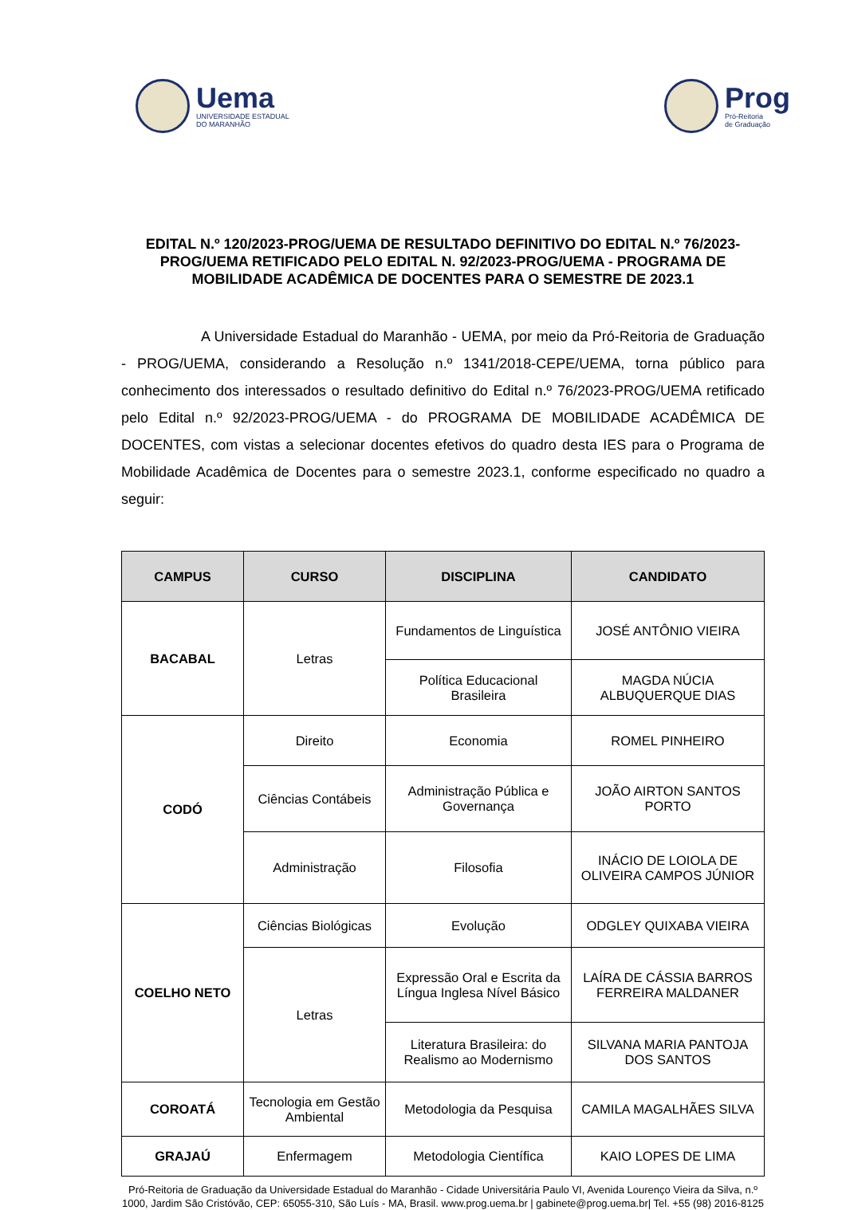Uema
UNIVERSIDADE ESTADUAL
DO MARANHÃO
Prog
Pró-Reitoria
de Graduação
EDITAL N.º 120/2023-PROG/UEMA DE RESULTADO DEFINITIVO DO EDITAL N.º 76/2023-PROG/UEMA RETIFICADO PELO EDITAL N. 92/2023-PROG/UEMA - PROGRAMA DE MOBILIDADE ACADÊMICA DE DOCENTES PARA O SEMESTRE DE 2023.1
A Universidade Estadual do Maranhão - UEMA, por meio da Pró-Reitoria de Graduação - PROG/UEMA, considerando a Resolução n.º 1341/2018-CEPE/UEMA, torna público para conhecimento dos interessados o resultado definitivo do Edital n.º 76/2023-PROG/UEMA retificado pelo Edital n.º 92/2023-PROG/UEMA - do PROGRAMA DE MOBILIDADE ACADÊMICA DE DOCENTES, com vistas a selecionar docentes efetivos do quadro desta IES para o Programa de Mobilidade Acadêmica de Docentes para o semestre 2023.1, conforme especificado no quadro a seguir:
| CAMPUS | CURSO | DISCIPLINA | CANDIDATO |
| --- | --- | --- | --- |
| BACABAL | Letras | Fundamentos de Linguística | JOSÉ ANTÔNIO VIEIRA |
| | | Política Educacional Brasileira | MAGDA NÚCIA ALBUQUERQUE DIAS |
| CODÓ | Direito | Economia | ROMEL PINHEIRO |
| | Ciências Contábeis | Administração Pública e Governança | JOÃO AIRTON SANTOS PORTO |
| | Administração | Filosofia | INÁCIO DE LOIOLA DE OLIVEIRA CAMPOS JÚNIOR |
| COELHO NETO | Ciências Biológicas | Evolução | ODGLEY QUIXABA VIEIRA |
| | Letras | Expressão Oral e Escrita da Língua Inglesa Nível Básico | LAÍRA DE CÁSSIA BARROS FERREIRA MALDANER |
| | | Literatura Brasileira: do Realismo ao Modernismo | SILVANA MARIA PANTOJA DOS SANTOS |
| COROATÁ | Tecnologia em Gestão Ambiental | Metodologia da Pesquisa | CAMILA MAGALHÃES SILVA |
| GRAJAÚ | Enfermagem | Metodologia Científica | KAIO LOPES DE LIMA |
Pró-Reitoria de Graduação da Universidade Estadual do Maranhão - Cidade Universitária Paulo VI, Avenida Lourenço Vieira da Silva, n.º 1000, Jardim São Cristóvão, CEP: 65055-310, São Luís - MA, Brasil. www.prog.uema.br | gabinete@prog.uema.br| Tel. +55 (98) 2016-8125